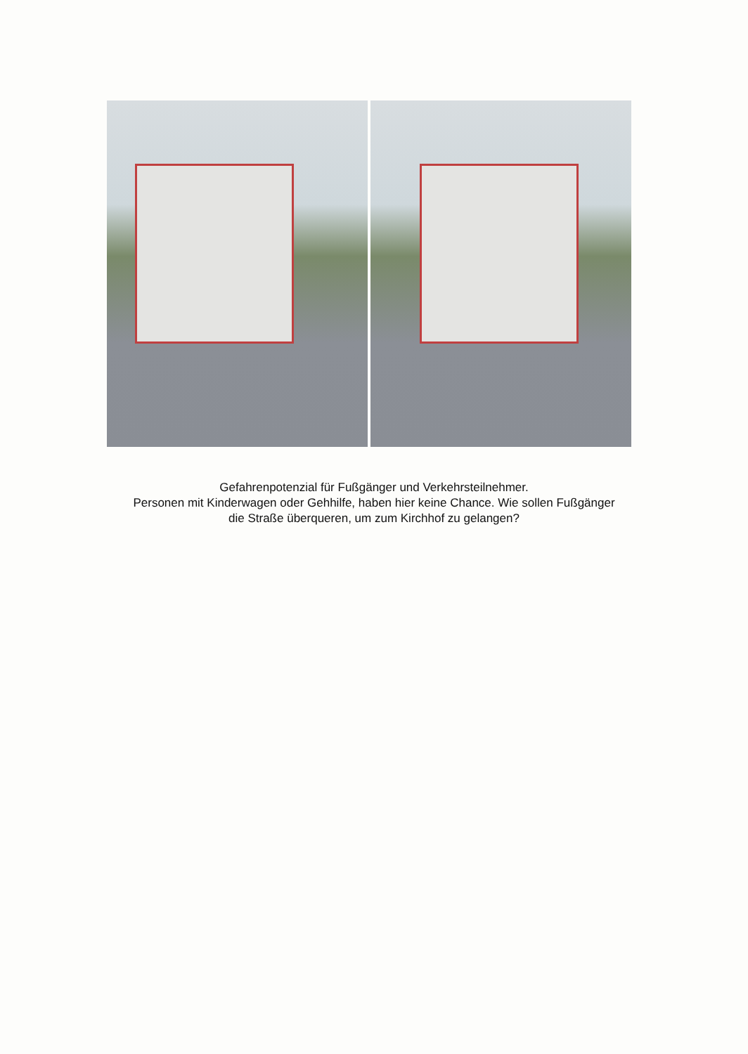Gefahrenpotenzial für Fußgänger und Verkehrsteilnehmer.
Personen mit Kinderwagen oder Gehhilfe, haben hier keine Chance. Wie sollen Fußgänger
die Straße überqueren, um zum Kirchhof zu gelangen?